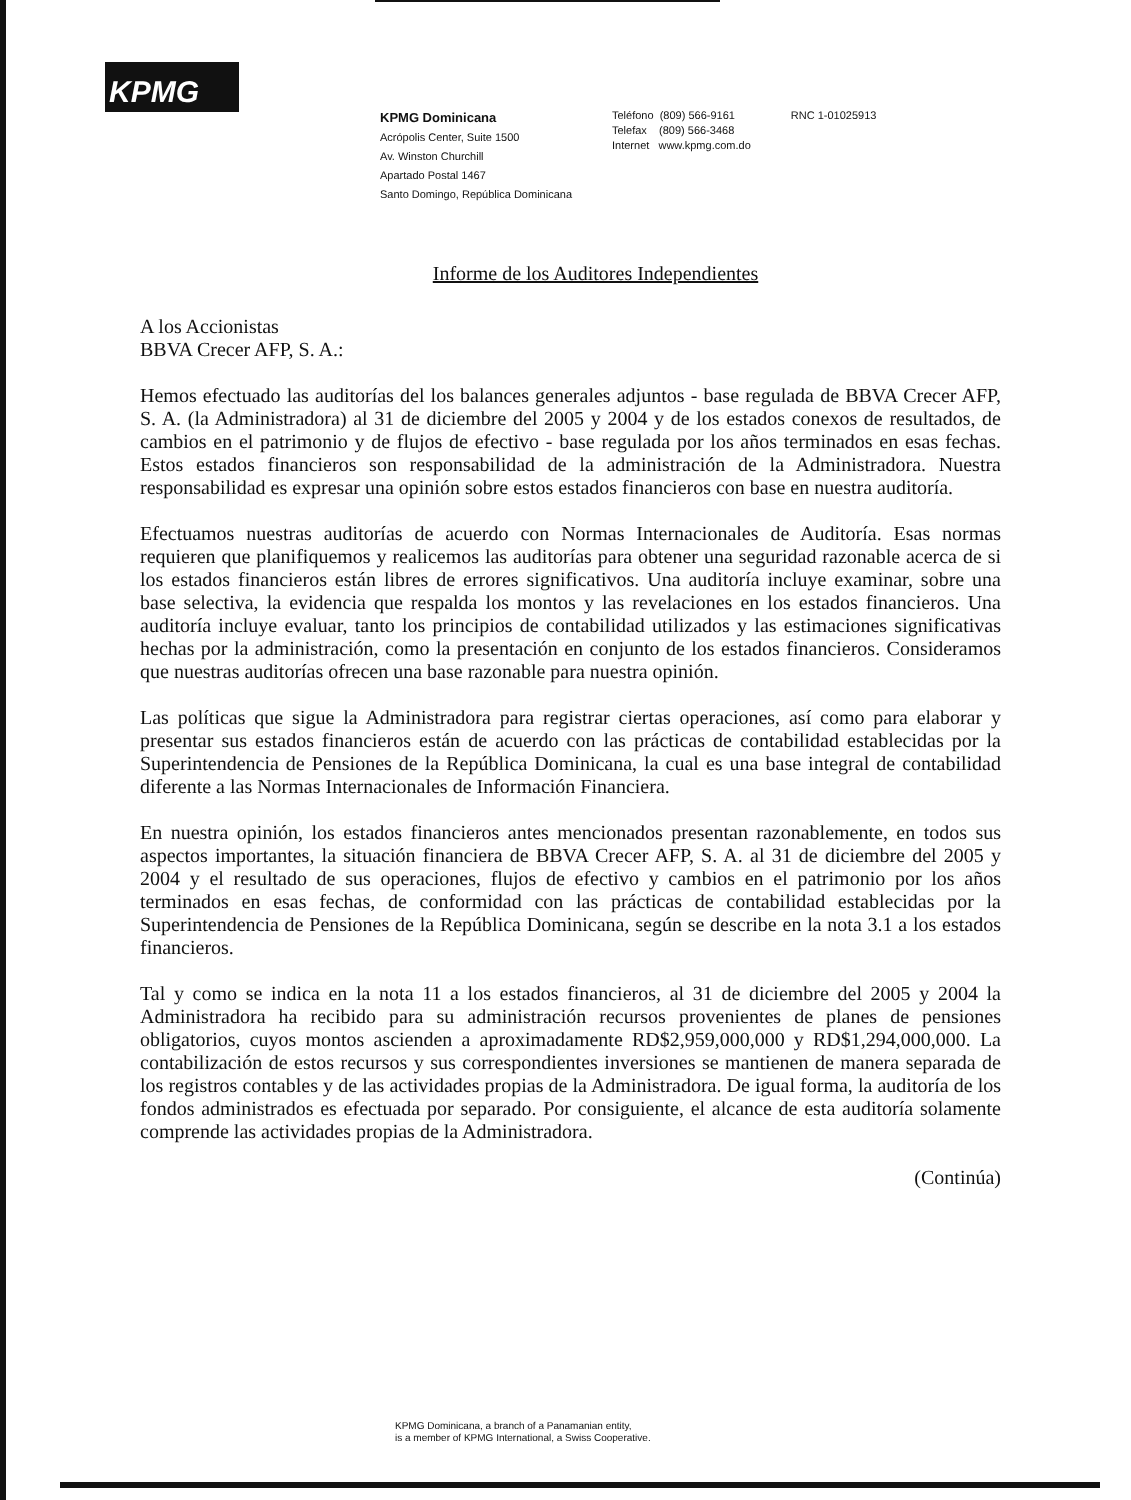KPMG
KPMG Dominicana
Acrópolis Center, Suite 1500
Av. Winston Churchill
Apartado Postal 1467
Santo Domingo, República Dominicana
Teléfono (809) 566-9161
Telefax (809) 566-3468
Internet www.kpmg.com.do
RNC 1-01025913
Informe de los Auditores Independientes
A los Accionistas
BBVA Crecer AFP, S. A.:
Hemos efectuado las auditorías del los balances generales adjuntos - base regulada de BBVA Crecer AFP, S. A. (la Administradora) al 31 de diciembre del 2005 y 2004 y de los estados conexos de resultados, de cambios en el patrimonio y de flujos de efectivo - base regulada por los años terminados en esas fechas. Estos estados financieros son responsabilidad de la administración de la Administradora. Nuestra responsabilidad es expresar una opinión sobre estos estados financieros con base en nuestra auditoría.
Efectuamos nuestras auditorías de acuerdo con Normas Internacionales de Auditoría. Esas normas requieren que planifiquemos y realicemos las auditorías para obtener una seguridad razonable acerca de si los estados financieros están libres de errores significativos. Una auditoría incluye examinar, sobre una base selectiva, la evidencia que respalda los montos y las revelaciones en los estados financieros. Una auditoría incluye evaluar, tanto los principios de contabilidad utilizados y las estimaciones significativas hechas por la administración, como la presentación en conjunto de los estados financieros. Consideramos que nuestras auditorías ofrecen una base razonable para nuestra opinión.
Las políticas que sigue la Administradora para registrar ciertas operaciones, así como para elaborar y presentar sus estados financieros están de acuerdo con las prácticas de contabilidad establecidas por la Superintendencia de Pensiones de la República Dominicana, la cual es una base integral de contabilidad diferente a las Normas Internacionales de Información Financiera.
En nuestra opinión, los estados financieros antes mencionados presentan razonablemente, en todos sus aspectos importantes, la situación financiera de BBVA Crecer AFP, S. A. al 31 de diciembre del 2005 y 2004 y el resultado de sus operaciones, flujos de efectivo y cambios en el patrimonio por los años terminados en esas fechas, de conformidad con las prácticas de contabilidad establecidas por la Superintendencia de Pensiones de la República Dominicana, según se describe en la nota 3.1 a los estados financieros.
Tal y como se indica en la nota 11 a los estados financieros, al 31 de diciembre del 2005 y 2004 la Administradora ha recibido para su administración recursos provenientes de planes de pensiones obligatorios, cuyos montos ascienden a aproximadamente RD$2,959,000,000 y RD$1,294,000,000. La contabilización de estos recursos y sus correspondientes inversiones se mantienen de manera separada de los registros contables y de las actividades propias de la Administradora. De igual forma, la auditoría de los fondos administrados es efectuada por separado. Por consiguiente, el alcance de esta auditoría solamente comprende las actividades propias de la Administradora.
(Continúa)
KPMG Dominicana, a branch of a Panamanian entity,
is a member of KPMG International, a Swiss Cooperative.